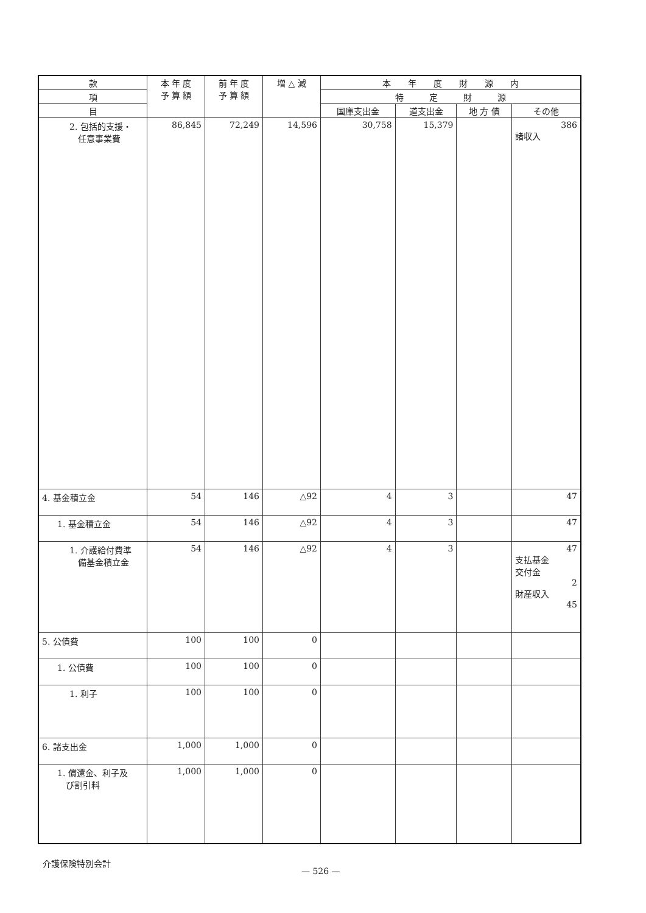| 款 | 本 年 度 予 算 額 | 前 年 度 予 算 額 | 増 △ 減 | 本 年 度 財 源 内 | | | |
| --- | --- | --- | --- | --- | --- | --- | --- |
| 項 | | | | 特 定 財 源 | | | |
| 目 | | | | 国庫支出金 | 道支出金 | 地 方 債 | その他 |
| 2. 包括的支援・ 任意事業費 | 86,845 | 72,249 | 14,596 | 30,758 | 15,379 | | 386 諸収入 |
| 4. 基金積立金 | 54 | 146 | △92 | 4 | 3 | | 47 |
| 1. 基金積立金 | 54 | 146 | △92 | 4 | 3 | | 47 |
| 1. 介護給付費準 備基金積立金 | 54 | 146 | △92 | 4 | 3 | | 47 支払基金 交付金 2 財産収入 45 |
| 5. 公債費 | 100 | 100 | 0 | | | | |
| 1. 公債費 | 100 | 100 | 0 | | | | |
| 1. 利子 | 100 | 100 | 0 | | | | |
| 6. 諸支出金 | 1,000 | 1,000 | 0 | | | | |
| 1. 償還金、利子及 び割引料 | 1,000 | 1,000 | 0 | | | | |
介護保険特別会計
— 526 —